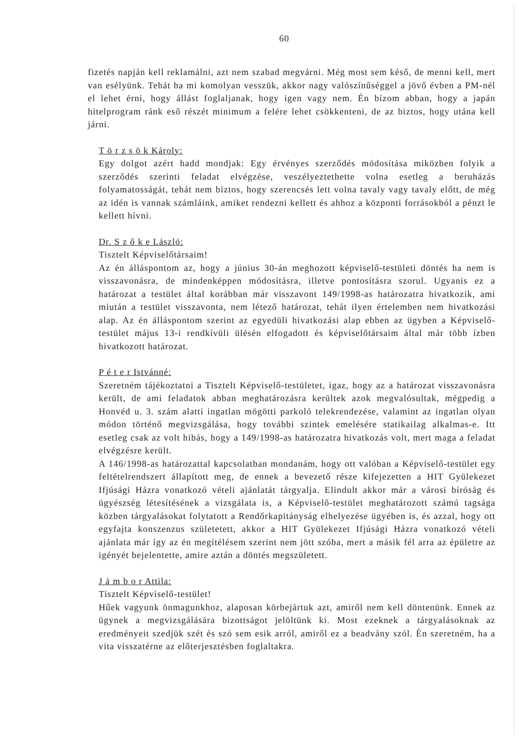60
fizetés napján kell reklamálni, azt nem szabad megvárni. Még most sem késő, de menni kell, mert van esélyünk. Tehát ha mi komolyan vesszük, akkor nagy valószínűséggel a jövő évben a PM-nél el lehet érni, hogy állást foglaljanak, hogy igen vagy nem. Én bízom abban, hogy a japán hitelprogram ránk eső részét minimum a felére lehet csökkenteni, de az biztos, hogy utána kell járni.
T ö r z s ö k Károly:
Egy dolgot azért hadd mondjak: Egy érvényes szerződés módosítása miközben folyik a szerződés szerinti feladat elvégzése, veszélyeztethette volna esetleg a beruházás folyamatosságát, tehát nem biztos, hogy szerencsés lett volna tavaly vagy tavaly előtt, de még az idén is vannak számláink, amiket rendezni kellett és ahhoz a központi forrásokból a pénzt le kellett hívni.
Dr. S z ő k e László:
Tisztelt Képviselőtársaim!
Az én álláspontom az, hogy a június 30-án meghozott képviselő-testületi döntés ha nem is visszavonásra, de mindenképpen módosításra, illetve pontosításra szorul. Ugyanis ez a határozat a testület által korábban már visszavont 149/1998-as határozatra hivatkozik, ami miután a testület visszavonta, nem létező határozat, tehát ilyen értelemben nem hivatkozási alap. Az én álláspontom szerint az egyedüli hivatkozási alap ebben az ügyben a Képviselő-testület május 13-i rendkívüli ülésén elfogadott és képviselőtársaim által már több ízben hivatkozott határozat.
P é t e r Istvánné:
Szeretném tájékoztatni a Tisztelt Képviselő-testületet, igaz, hogy az a határozat visszavonásra került, de ami feladatok abban meghatározásra kerültek azok megvalósultak, mégpedig a Honvéd u. 3. szám alatti ingatlan mögötti parkoló telekrendezése, valamint az ingatlan olyan módon történő megvizsgálása, hogy további szintek emelésére statikailag alkalmas-e. Itt esetleg csak az volt hibás, hogy a 149/1998-as határozatra hivatkozás volt, mert maga a feladat elvégzésre került.
A 146/1998-as határozattal kapcsolatban mondanám, hogy ott valóban a Képviselő-testület egy feltételrendszert állapított meg, de ennek a bevezető része kifejezetten a HIT Gyülekezet Ifjúsági Házra vonatkozó vételi ajánlatát tárgyalja. Elindult akkor már a városi bíróság és ügyészség létesítésének a vizsgálata is, a Képviselő-testület meghatározott számú tagsága közben tárgyalásokat folytatott a Rendőrkapitányság elhelyezése ügyében is, és azzal, hogy ott egyfajta konszenzus születetett, akkor a HIT Gyülekezet Ifjúsági Házra vonatkozó vételi ajánlata már így az én megítélésem szerint nem jött szóba, mert a másik fél arra az épületre az igényét bejelentette, amire aztán a döntés megszületett.
J á m b o r Attila:
Tisztelt Képviselő-testület!
Hűek vagyunk önmagunkhoz, alaposan körbejártuk azt, amiről nem kell döntenünk. Ennek az ügynek a megvizsgálására bizottságot jelöltünk ki. Most ezeknek a tárgyalásoknak az eredményeit szedjük szét és szó sem esik arról, amiről ez a beadvány szól. Én szeretném, ha a vita visszatérne az előterjesztésben foglaltakra.